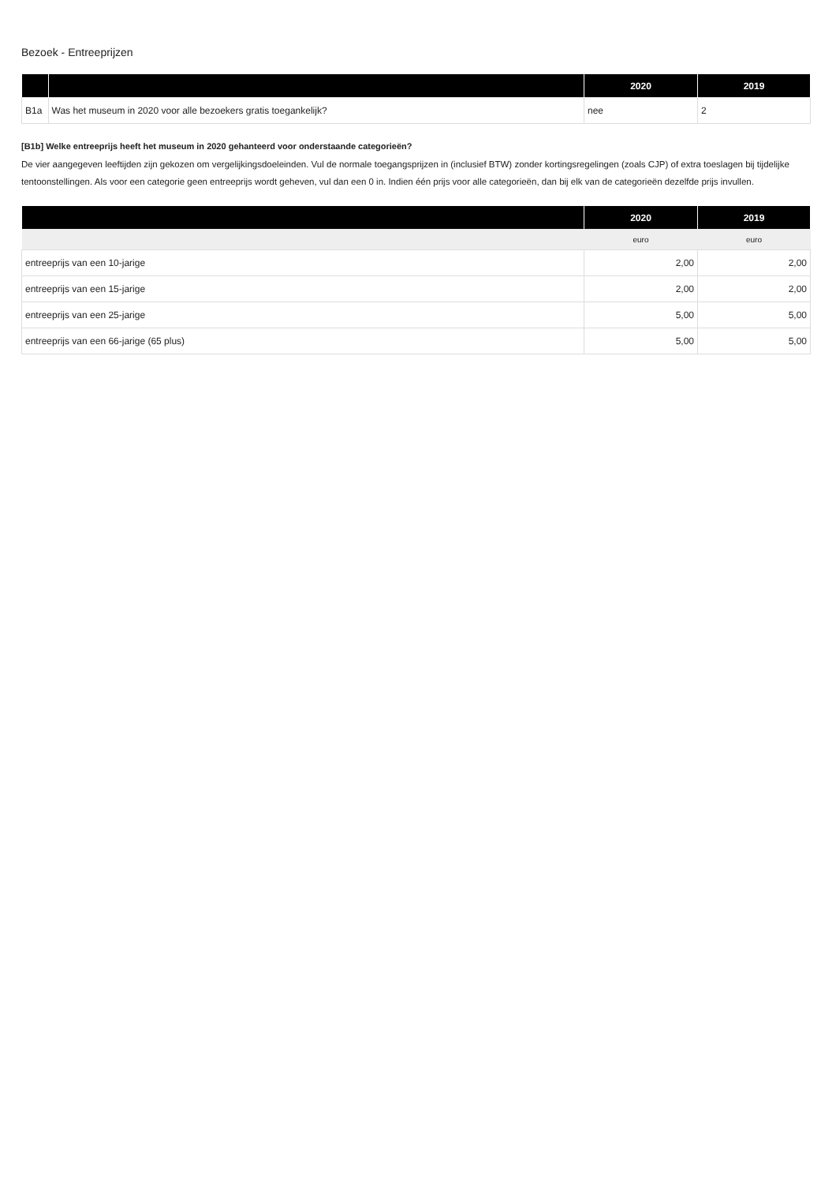Bezoek - Entreeprijzen
| | | 2020 | 2019 |
| --- | --- | --- | --- |
| B1a | Was het museum in 2020 voor alle bezoekers gratis toegankelijk? | nee | 2 |
[B1b] Welke entreeprijs heeft het museum in 2020 gehanteerd voor onderstaande categorieën?
De vier aangegeven leeftijden zijn gekozen om vergelijkingsdoeleinden. Vul de normale toegangsprijzen in (inclusief BTW) zonder kortingsregelingen (zoals CJP) of extra toeslagen bij tijdelijke tentoonstellingen. Als voor een categorie geen entreeprijs wordt geheven, vul dan een 0 in. Indien één prijs voor alle categorieën, dan bij elk van de categorieën dezelfde prijs invullen.
| | 2020 | 2019 |
| --- | --- | --- |
| | euro | euro |
| entreeprijs van een 10-jarige | 2,00 | 2,00 |
| entreeprijs van een 15-jarige | 2,00 | 2,00 |
| entreeprijs van een 25-jarige | 5,00 | 5,00 |
| entreeprijs van een 66-jarige (65 plus) | 5,00 | 5,00 |